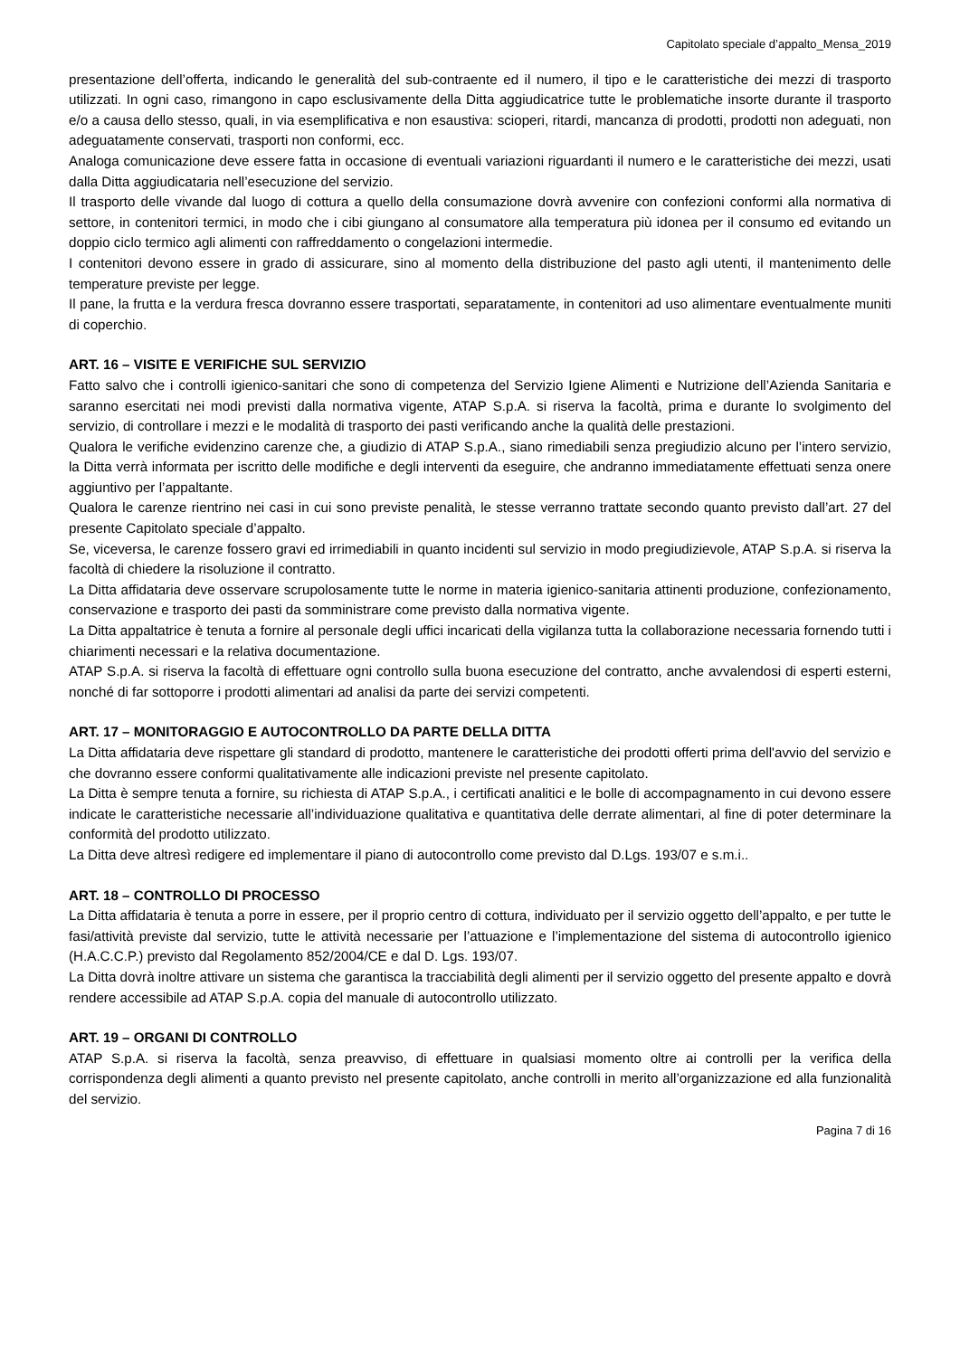Capitolato speciale d’appalto_Mensa_2019
presentazione dell’offerta, indicando le generalità del sub-contraente ed il numero, il tipo e le caratteristiche dei mezzi di trasporto utilizzati. In ogni caso, rimangono in capo esclusivamente della Ditta aggiudicatrice tutte le problematiche insorte durante il trasporto e/o a causa dello stesso, quali, in via esemplificativa e non esaustiva: scioperi, ritardi, mancanza di prodotti, prodotti non adeguati, non adeguatamente conservati, trasporti non conformi, ecc.
Analoga comunicazione deve essere fatta in occasione di eventuali variazioni riguardanti il numero e le caratteristiche dei mezzi, usati dalla Ditta aggiudicataria nell’esecuzione del servizio.
Il trasporto delle vivande dal luogo di cottura a quello della consumazione dovrà avvenire con confezioni conformi alla normativa di settore, in contenitori termici, in modo che i cibi giungano al consumatore alla temperatura più idonea per il consumo ed evitando un doppio ciclo termico agli alimenti con raffreddamento o congelazioni intermedie.
I contenitori devono essere in grado di assicurare, sino al momento della distribuzione del pasto agli utenti, il mantenimento delle temperature previste per legge.
Il pane, la frutta e la verdura fresca dovranno essere trasportati, separatamente, in contenitori ad uso alimentare eventualmente muniti di coperchio.
ART. 16 – VISITE E VERIFICHE SUL SERVIZIO
Fatto salvo che i controlli igienico-sanitari che sono di competenza del Servizio Igiene Alimenti e Nutrizione dell’Azienda Sanitaria e saranno esercitati nei modi previsti dalla normativa vigente, ATAP S.p.A. si riserva la facoltà, prima e durante lo svolgimento del servizio, di controllare i mezzi e le modalità di trasporto dei pasti verificando anche la qualità delle prestazioni.
Qualora le verifiche evidenzino carenze che, a giudizio di ATAP S.p.A., siano rimediabili senza pregiudizio alcuno per l’intero servizio, la Ditta verrà informata per iscritto delle modifiche e degli interventi da eseguire, che andranno immediatamente effettuati senza onere aggiuntivo per l’appaltante.
Qualora le carenze rientrino nei casi in cui sono previste penalità, le stesse verranno trattate secondo quanto previsto dall’art. 27 del presente Capitolato speciale d’appalto.
Se, viceversa, le carenze fossero gravi ed irrimediabili in quanto incidenti sul servizio in modo pregiudizievole, ATAP S.p.A. si riserva la facoltà di chiedere la risoluzione il contratto.
La Ditta affidataria deve osservare scrupolosamente tutte le norme in materia igienico-sanitaria attinenti produzione, confezionamento, conservazione e trasporto dei pasti da somministrare come previsto dalla normativa vigente.
La Ditta appaltatrice è tenuta a fornire al personale degli uffici incaricati della vigilanza tutta la collaborazione necessaria fornendo tutti i chiarimenti necessari e la relativa documentazione.
ATAP S.p.A. si riserva la facoltà di effettuare ogni controllo sulla buona esecuzione del contratto, anche avvalendosi di esperti esterni, nonché di far sottoporre i prodotti alimentari ad analisi da parte dei servizi competenti.
ART. 17 – MONITORAGGIO E AUTOCONTROLLO DA PARTE DELLA DITTA
La Ditta affidataria deve rispettare gli standard di prodotto, mantenere le caratteristiche dei prodotti offerti prima dell'avvio del servizio e che dovranno essere conformi qualitativamente alle indicazioni previste nel presente capitolato.
La Ditta è sempre tenuta a fornire, su richiesta di ATAP S.p.A., i certificati analitici e le bolle di accompagnamento in cui devono essere indicate le caratteristiche necessarie all’individuazione qualitativa e quantitativa delle derrate alimentari, al fine di poter determinare la conformità del prodotto utilizzato.
La Ditta deve altresì redigere ed implementare il piano di autocontrollo come previsto dal D.Lgs. 193/07 e s.m.i..
ART. 18 – CONTROLLO DI PROCESSO
La Ditta affidataria è tenuta a porre in essere, per il proprio centro di cottura, individuato per il servizio oggetto dell’appalto, e per tutte le fasi/attività previste dal servizio, tutte le attività necessarie per l’attuazione e l’implementazione del sistema di autocontrollo igienico (H.A.C.C.P.) previsto dal Regolamento 852/2004/CE e dal D. Lgs. 193/07.
La Ditta dovrà inoltre attivare un sistema che garantisca la tracciabilità degli alimenti per il servizio oggetto del presente appalto e dovrà rendere accessibile ad ATAP S.p.A. copia del manuale di autocontrollo utilizzato.
ART. 19 – ORGANI DI CONTROLLO
ATAP S.p.A. si riserva la facoltà, senza preavviso, di effettuare in qualsiasi momento oltre ai controlli per la verifica della corrispondenza degli alimenti a quanto previsto nel presente capitolato, anche controlli in merito all’organizzazione ed alla funzionalità del servizio.
Pagina 7 di 16